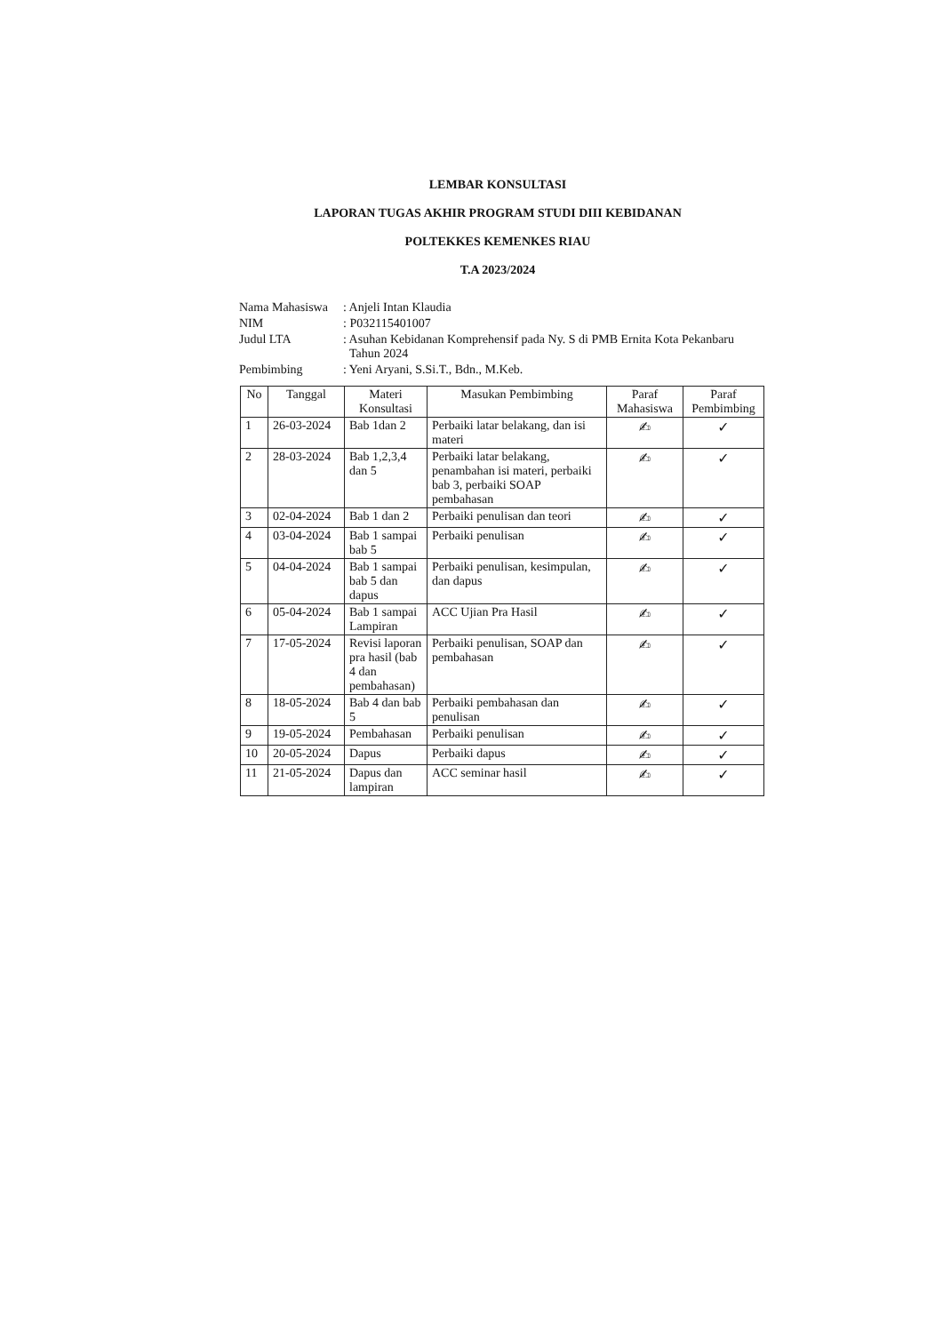LEMBAR KONSULTASI
LAPORAN TUGAS AKHIR PROGRAM STUDI DIII KEBIDANAN
POLTEKKES KEMENKES RIAU
T.A 2023/2024
| Nama Mahasiswa | : Anjeli Intan Klaudia |
| NIM | : P032115401007 |
| Judul LTA | : Asuhan Kebidanan Komprehensif pada Ny. S di PMB Ernita Kota Pekanbaru Tahun 2024 |
| Pembimbing | : Yeni Aryani, S.Si.T., Bdn., M.Keb. |
| No | Tanggal | Materi Konsultasi | Masukan Pembimbing | Paraf Mahasiswa | Paraf Pembimbing |
| --- | --- | --- | --- | --- | --- |
| 1 | 26-03-2024 | Bab 1dan 2 | Perbaiki latar belakang, dan isi materi | ✍ | ✓ |
| 2 | 28-03-2024 | Bab 1,2,3,4 dan 5 | Perbaiki latar belakang, penambahan isi materi, perbaiki bab 3, perbaiki SOAP pembahasan | ✍ | ✓ |
| 3 | 02-04-2024 | Bab 1 dan 2 | Perbaiki penulisan dan teori | ✍ | ✓ |
| 4 | 03-04-2024 | Bab 1 sampai bab 5 | Perbaiki penulisan | ✍ | ✓ |
| 5 | 04-04-2024 | Bab 1 sampai bab 5 dan dapus | Perbaiki penulisan, kesimpulan, dan dapus | ✍ | ✓ |
| 6 | 05-04-2024 | Bab 1 sampai Lampiran | ACC Ujian Pra Hasil | ✍ | ✓ |
| 7 | 17-05-2024 | Revisi laporan pra hasil (bab 4 dan pembahasan) | Perbaiki penulisan, SOAP dan pembahasan | ✍ | ✓ |
| 8 | 18-05-2024 | Bab 4 dan bab 5 | Perbaiki pembahasan dan penulisan | ✍ | ✓ |
| 9 | 19-05-2024 | Pembahasan | Perbaiki penulisan | ✍ | ✓ |
| 10 | 20-05-2024 | Dapus | Perbaiki dapus | ✍ | ✓ |
| 11 | 21-05-2024 | Dapus dan lampiran | ACC seminar hasil | ✍ | ✓ |